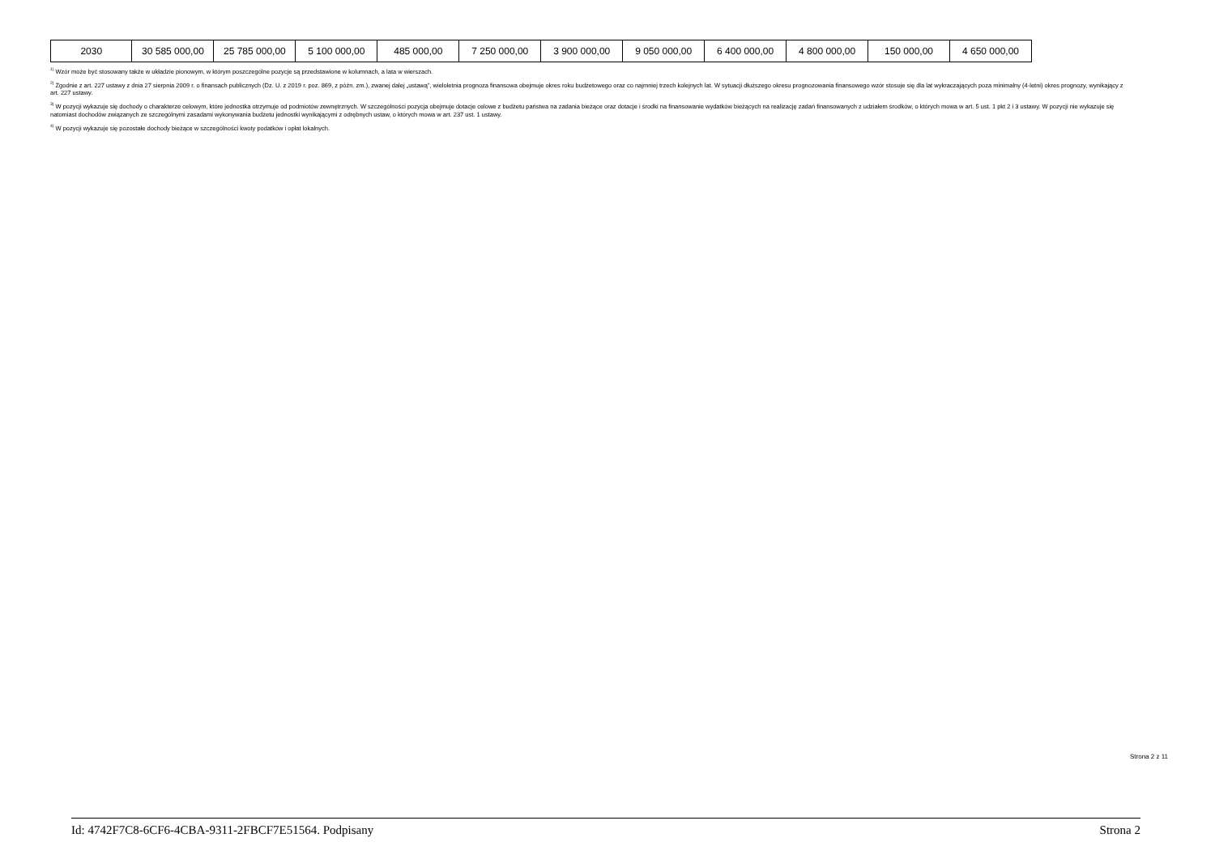| 2030 | 30 585 000,00 | 25 785 000,00 | 5 100 000,00 | 485 000,00 | 7 250 000,00 | 3 900 000,00 | 9 050 000,00 | 6 400 000,00 | 4 800 000,00 | 150 000,00 | 4 650 000,00 |
<sup>1)</sup> Wzór może być stosowany także w układzie pionowym, w którym poszczególne pozycje są przedstawione w kolumnach, a lata w wierszach.
<sup>2)</sup> Zgodnie z art. 227 ustawy z dnia 27 sierpnia 2009 r. o finansach publicznych (Dz. U. z 2019 r. poz. 869, z późn. zm.), zwanej dalej „ustawą”, wieloletnia prognoza finansowa obejmuje okres roku budżetowego oraz co najmniej trzech kolejnych lat. W sytuacji dłuższego okresu prognozowania finansowego wzór stosuje się dla lat wykraczających poza minimalny (4-letni) okres prognozy, wynikający z art. 227 ustawy.
<sup>3)</sup> W pozycji wykazuje się dochody o charakterze celowym, które jednostka otrzymuje od podmiotów zewnętrznych. W szczególności pozycja obejmuje dotacje celowe z budżetu państwa na zadania bieżące oraz dotacje i środki na finansowanie wydatków bieżących na realizację zadań finansowanych z udziałem środków, o których mowa w art. 5 ust. 1 pkt 2 i 3 ustawy. W pozycji nie wykazuje się natomiast dochodów związanych ze szczególnymi zasadami wykonywania budżetu jednostki wynikającymi z odrębnych ustaw, o których mowa w art. 237 ust. 1 ustawy.
<sup>4)</sup> W pozycji wykazuje się pozostałe dochody bieżące w szczególności kwoty podatków i opłat lokalnych.
Strona 2 z 11
Id: 4742F7C8-6CF6-4CBA-9311-2FBCF7E51564. Podpisany Strona 2